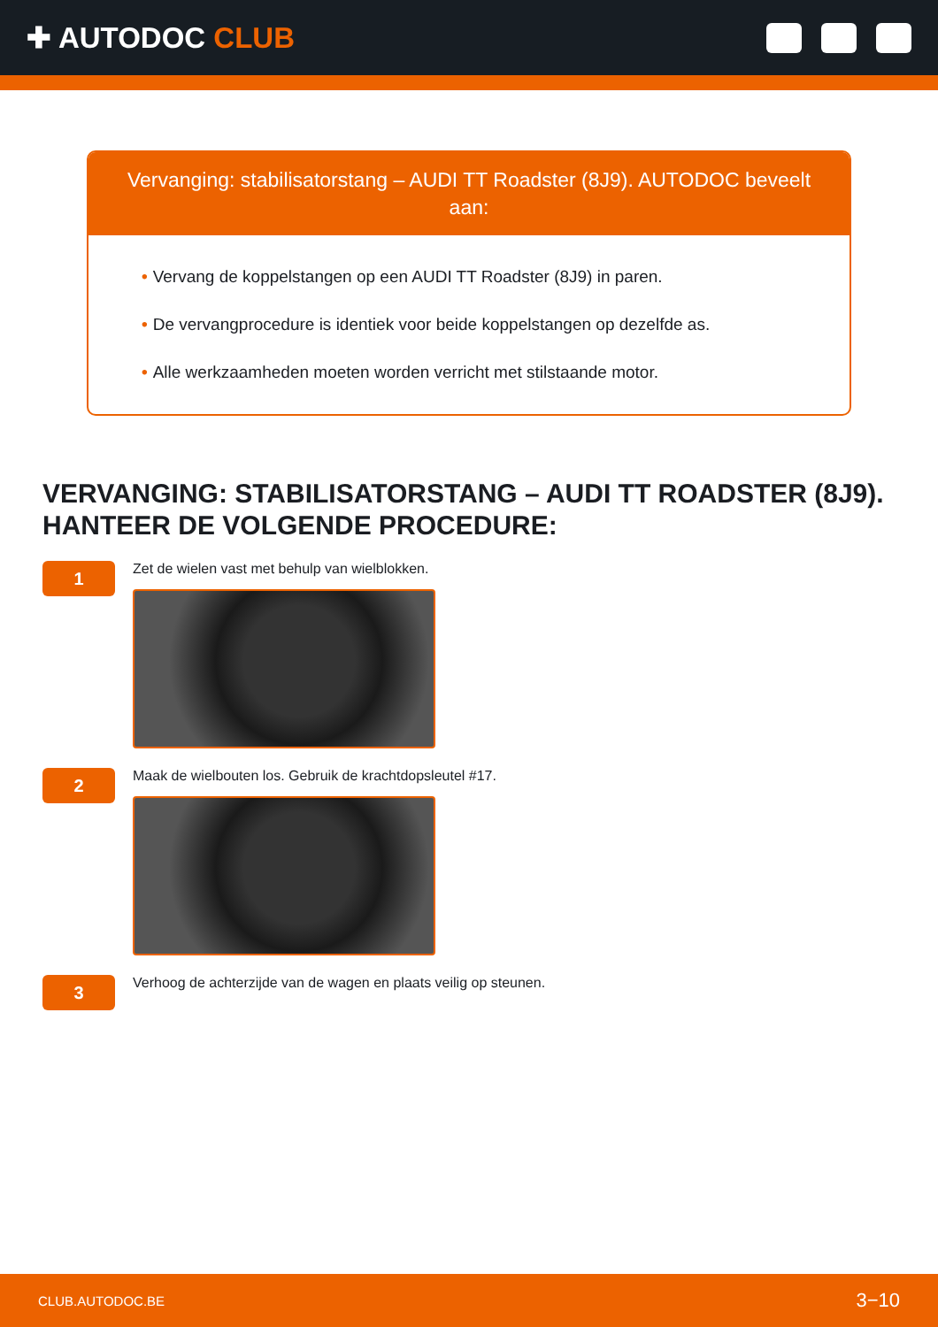✚ AUTODOC CLUB
Vervanging: stabilisatorstang – AUDI TT Roadster (8J9). AUTODOC beveelt aan:
• Vervang de koppelstangen op een AUDI TT Roadster (8J9) in paren.
• De vervangprocedure is identiek voor beide koppelstangen op dezelfde as.
• Alle werkzaamheden moeten worden verricht met stilstaande motor.
VERVANGING: STABILISATORSTANG – AUDI TT ROADSTER (8J9). HANTEER DE VOLGENDE PROCEDURE:
1
Zet de wielen vast met behulp van wielblokken.
2
Maak de wielbouten los. Gebruik de krachtdopsleutel #17.
3
Verhoog de achterzijde van de wagen en plaats veilig op steunen.
CLUB.AUTODOC.BE 3−10